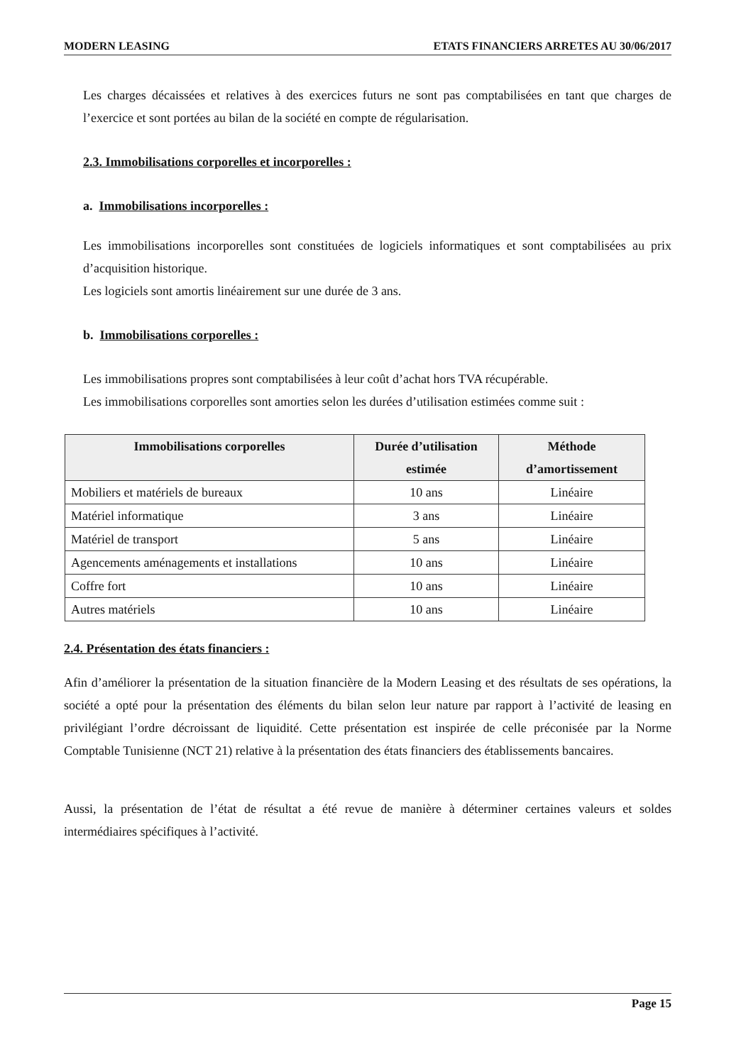MODERN LEASING ETATS FINANCIERS ARRETES AU 30/06/2017
Les charges décaissées et relatives à des exercices futurs ne sont pas comptabilisées en tant que charges de l’exercice et sont portées au bilan de la société en compte de régularisation.
2.3. Immobilisations corporelles et incorporelles :
a. Immobilisations incorporelles :
Les immobilisations incorporelles sont constituées de logiciels informatiques et sont comptabilisées au prix d’acquisition historique.
Les logiciels sont amortis linéairement sur une durée de 3 ans.
b. Immobilisations corporelles :
Les immobilisations propres sont comptabilisées à leur coût d’achat hors TVA récupérable.
Les immobilisations corporelles sont amorties selon les durées d’utilisation estimées comme suit :
| Immobilisations corporelles | Durée d’utilisation estimée | Méthode d’amortissement |
| --- | --- | --- |
| Mobiliers et matériels de bureaux | 10 ans | Linéaire |
| Matériel informatique | 3 ans | Linéaire |
| Matériel de transport | 5 ans | Linéaire |
| Agencements aménagements et installations | 10 ans | Linéaire |
| Coffre fort | 10 ans | Linéaire |
| Autres matériels | 10 ans | Linéaire |
2.4. Présentation des états financiers :
Afin d’améliorer la présentation de la situation financière de la Modern Leasing et des résultats de ses opérations, la société a opté pour la présentation des éléments du bilan selon leur nature par rapport à l’activité de leasing en privilégiant l’ordre décroissant de liquidité. Cette présentation est inspirée de celle préconisée par la Norme Comptable Tunisienne (NCT 21) relative à la présentation des états financiers des établissements bancaires.
Aussi, la présentation de l’état de résultat a été revue de manière à déterminer certaines valeurs et soldes intermédiaires spécifiques à l’activité.
Page 15